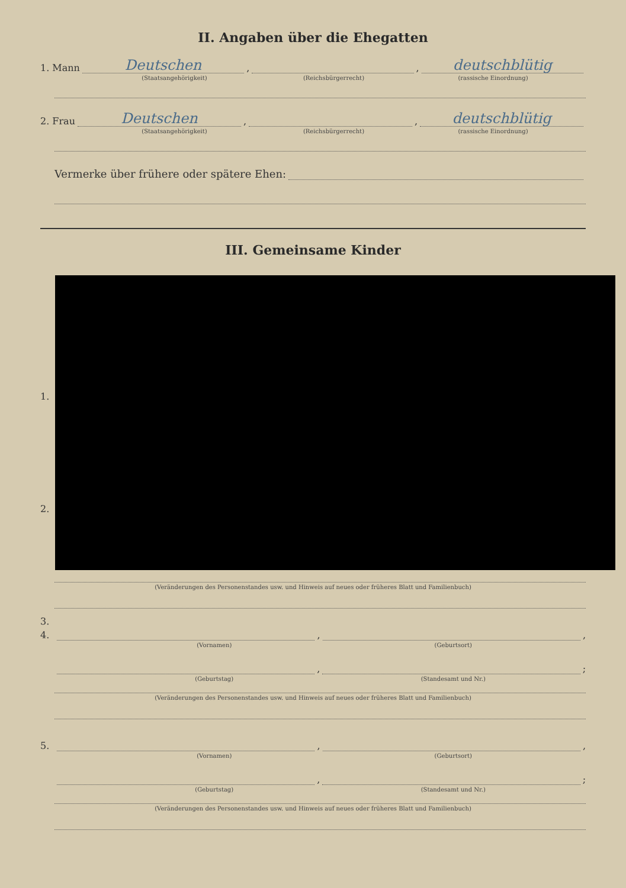II. Angaben über die Ehegatten
1. Mann
Deutschen
,
,
deutschblütig
(Staatsangehörigkeit) (Reichsbürgerrecht) (rassische Einordnung)
2. Frau
Deutschen
,
,
deutschblütig
(Staatsangehörigkeit) (Reichsbürgerrecht) (rassische Einordnung)
Vermerke über frühere oder spätere Ehen:
III. Gemeinsame Kinder
1.
2.
3.
(Veränderungen des Personenstandes usw. und Hinweis auf neues oder früheres Blatt und Familienbuch)
4.
,
,
(Vornamen) (Geburtsort)
,
;
(Geburtstag) (Standesamt und Nr.)
(Veränderungen des Personenstandes usw. und Hinweis auf neues oder früheres Blatt und Familienbuch)
5.
,
,
(Vornamen) (Geburtsort)
,
;
(Geburtstag) (Standesamt und Nr.)
(Veränderungen des Personenstandes usw. und Hinweis auf neues oder früheres Blatt und Familienbuch)